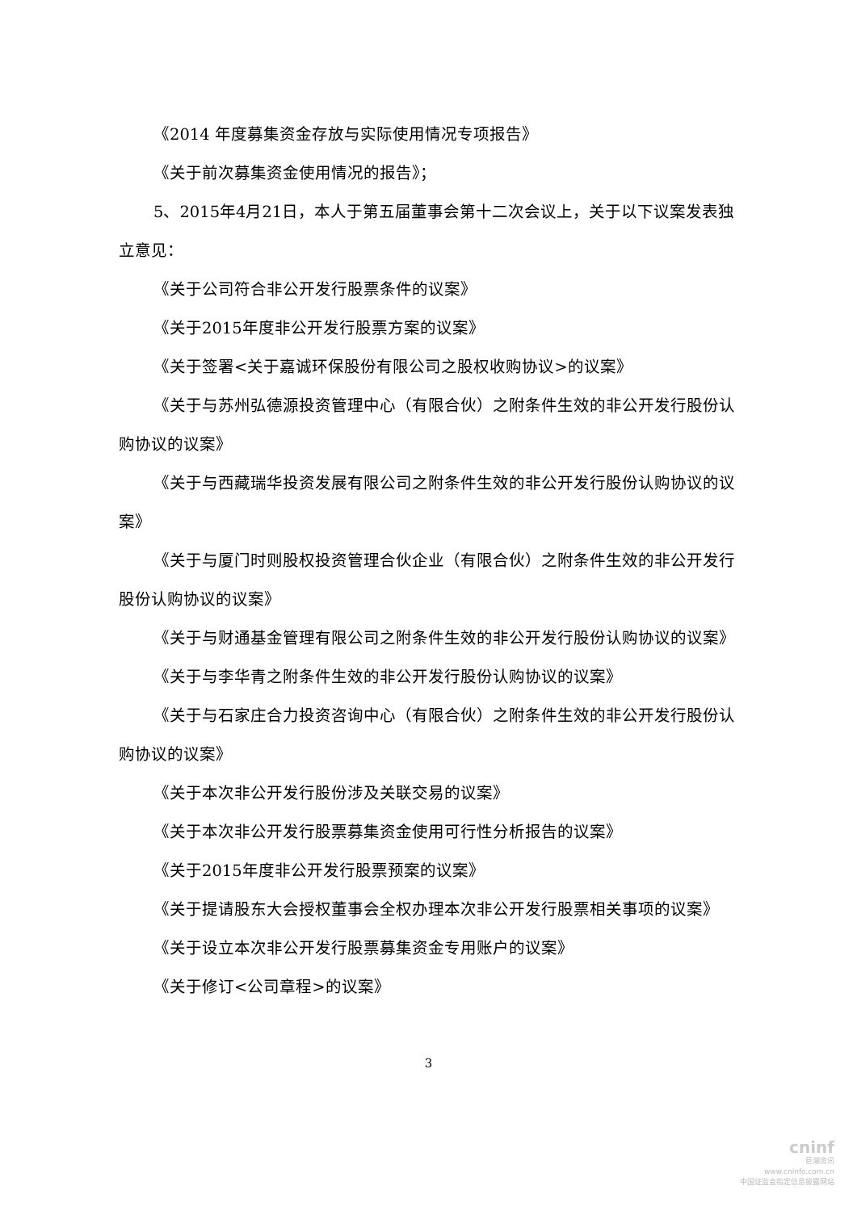《2014 年度募集资金存放与实际使用情况专项报告》
《关于前次募集资金使用情况的报告》；
5、2015年4月21日，本人于第五届董事会第十二次会议上，关于以下议案发表独立意见：
《关于公司符合非公开发行股票条件的议案》
《关于2015年度非公开发行股票方案的议案》
《关于签署<关于嘉诚环保股份有限公司之股权收购协议>的议案》
《关于与苏州弘德源投资管理中心（有限合伙）之附条件生效的非公开发行股份认购协议的议案》
《关于与西藏瑞华投资发展有限公司之附条件生效的非公开发行股份认购协议的议案》
《关于与厦门时则股权投资管理合伙企业（有限合伙）之附条件生效的非公开发行股份认购协议的议案》
《关于与财通基金管理有限公司之附条件生效的非公开发行股份认购协议的议案》
《关于与李华青之附条件生效的非公开发行股份认购协议的议案》
《关于与石家庄合力投资咨询中心（有限合伙）之附条件生效的非公开发行股份认购协议的议案》
《关于本次非公开发行股份涉及关联交易的议案》
《关于本次非公开发行股票募集资金使用可行性分析报告的议案》
《关于2015年度非公开发行股票预案的议案》
《关于提请股东大会授权董事会全权办理本次非公开发行股票相关事项的议案》
《关于设立本次非公开发行股票募集资金专用账户的议案》
《关于修订<公司章程>的议案》
3
cninf
巨潮资讯
www.cninfo.com.cn
中国证监会指定信息披露网站